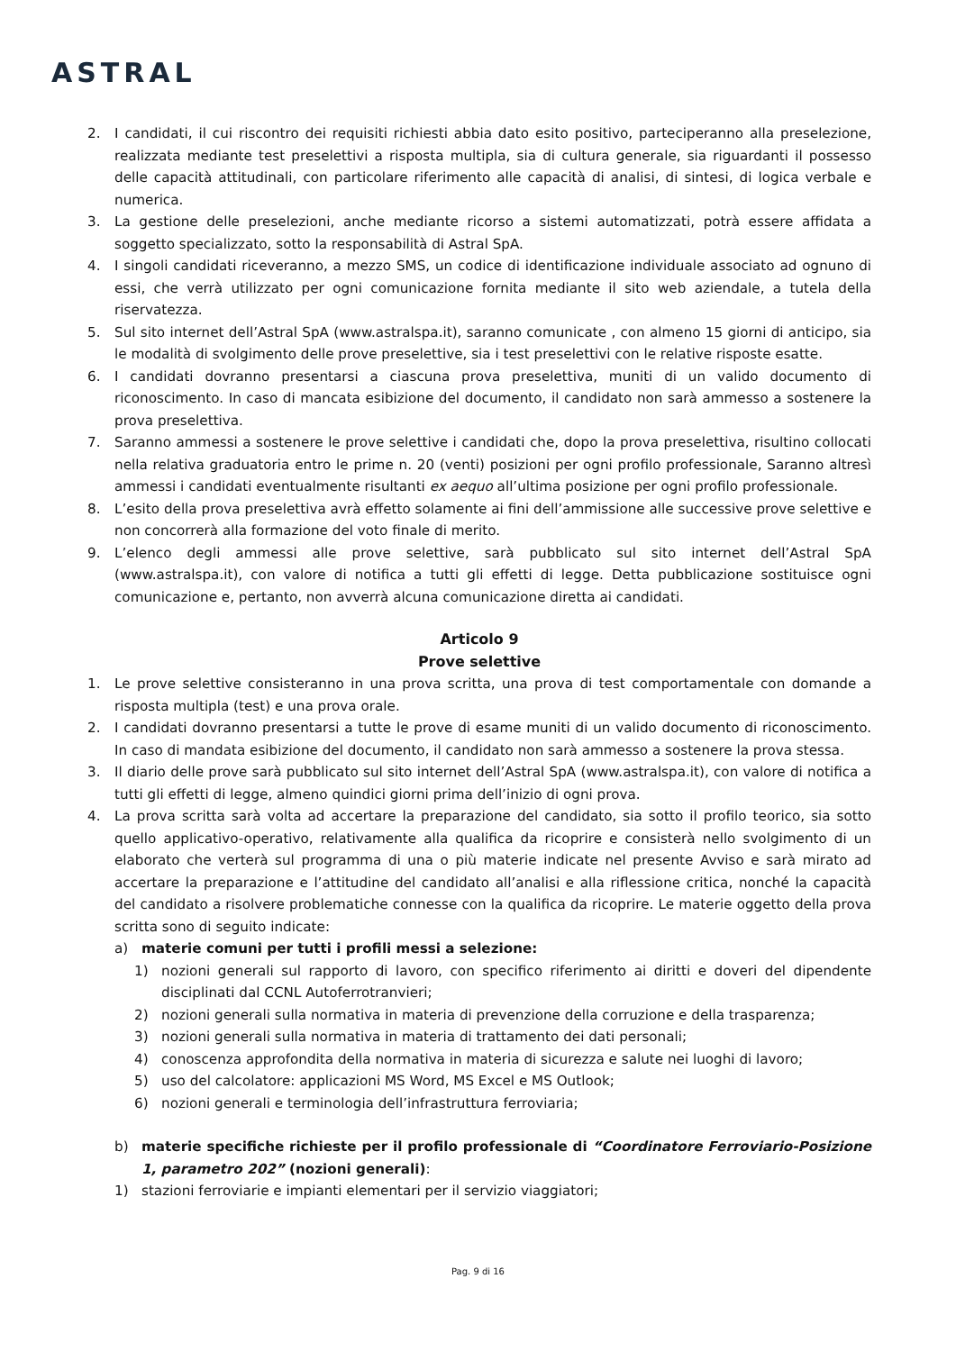ASTRAL
2. I candidati, il cui riscontro dei requisiti richiesti abbia dato esito positivo, parteciperanno alla preselezione, realizzata mediante test preselettivi a risposta multipla, sia di cultura generale, sia riguardanti il possesso delle capacità attitudinali, con particolare riferimento alle capacità di analisi, di sintesi, di logica verbale e numerica.
3. La gestione delle preselezioni, anche mediante ricorso a sistemi automatizzati, potrà essere affidata a soggetto specializzato, sotto la responsabilità di Astral SpA.
4. I singoli candidati riceveranno, a mezzo SMS, un codice di identificazione individuale associato ad ognuno di essi, che verrà utilizzato per ogni comunicazione fornita mediante il sito web aziendale, a tutela della riservatezza.
5. Sul sito internet dell’Astral SpA (www.astralspa.it), saranno comunicate , con almeno 15 giorni di anticipo, sia le modalità di svolgimento delle prove preselettive, sia i test preselettivi con le relative risposte esatte.
6. I candidati dovranno presentarsi a ciascuna prova preselettiva, muniti di un valido documento di riconoscimento. In caso di mancata esibizione del documento, il candidato non sarà ammesso a sostenere la prova preselettiva.
7. Saranno ammessi a sostenere le prove selettive i candidati che, dopo la prova preselettiva, risultino collocati nella relativa graduatoria entro le prime n. 20 (venti) posizioni per ogni profilo professionale, Saranno altresì ammessi i candidati eventualmente risultanti ex aequo all’ultima posizione per ogni profilo professionale.
8. L’esito della prova preselettiva avrà effetto solamente ai fini dell’ammissione alle successive prove selettive e non concorrerà alla formazione del voto finale di merito.
9. L’elenco degli ammessi alle prove selettive, sarà pubblicato sul sito internet dell’Astral SpA (www.astralspa.it), con valore di notifica a tutti gli effetti di legge. Detta pubblicazione sostituisce ogni comunicazione e, pertanto, non avverrà alcuna comunicazione diretta ai candidati.
Articolo 9
Prove selettive
1. Le prove selettive consisteranno in una prova scritta, una prova di test comportamentale con domande a risposta multipla (test) e una prova orale.
2. I candidati dovranno presentarsi a tutte le prove di esame muniti di un valido documento di riconoscimento. In caso di mandata esibizione del documento, il candidato non sarà ammesso a sostenere la prova stessa.
3. Il diario delle prove sarà pubblicato sul sito internet dell’Astral SpA (www.astralspa.it), con valore di notifica a tutti gli effetti di legge, almeno quindici giorni prima dell’inizio di ogni prova.
4. La prova scritta sarà volta ad accertare la preparazione del candidato, sia sotto il profilo teorico, sia sotto quello applicativo-operativo, relativamente alla qualifica da ricoprire e consisterà nello svolgimento di un elaborato che verterà sul programma di una o più materie indicate nel presente Avviso e sarà mirato ad accertare la preparazione e l’attitudine del candidato all’analisi e alla riflessione critica, nonché la capacità del candidato a risolvere problematiche connesse con la qualifica da ricoprire. Le materie oggetto della prova scritta sono di seguito indicate:
a) materie comuni per tutti i profili messi a selezione:
1) nozioni generali sul rapporto di lavoro, con specifico riferimento ai diritti e doveri del dipendente disciplinati dal CCNL Autoferrotranvieri;
2) nozioni generali sulla normativa in materia di prevenzione della corruzione e della trasparenza;
3) nozioni generali sulla normativa in materia di trattamento dei dati personali;
4) conoscenza approfondita della normativa in materia di sicurezza e salute nei luoghi di lavoro;
5) uso del calcolatore: applicazioni MS Word, MS Excel e MS Outlook;
6) nozioni generali e terminologia dell’infrastruttura ferroviaria;
b) materie specifiche richieste per il profilo professionale di “Coordinatore Ferroviario-Posizione 1, parametro 202” (nozioni generali):
1) stazioni ferroviarie e impianti elementari per il servizio viaggiatori;
Pag. 9 di 16